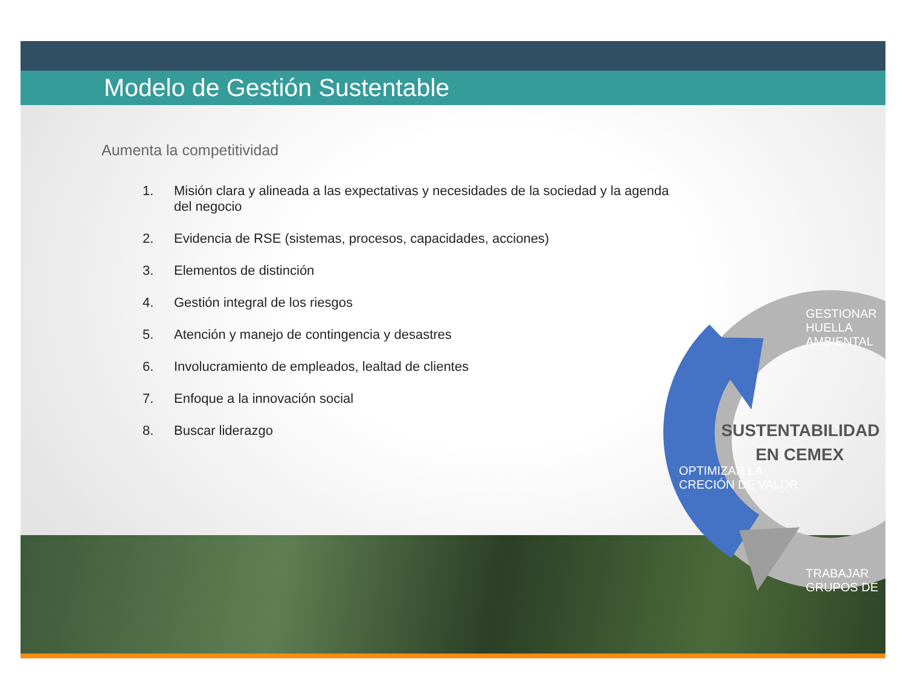Modelo de Gestión Sustentable
Aumenta la competitividad
1. Misión clara y alineada a las expectativas y necesidades de la sociedad y la agenda del negocio
2. Evidencia de RSE (sistemas, procesos, capacidades, acciones)
3. Elementos de distinción
4. Gestión integral de los riesgos
5. Atención y manejo de contingencia y desastres
6. Involucramiento de empleados, lealtad de clientes
7. Enfoque a la innovación social
8. Buscar liderazgo
SUSTENTABILIDAD
EN CEMEX
GESTIONAR
HUELLA AMBIENTAL
OPTIMIZAR LA
CRECIÓN DE VALOR
TRABAJAR
GRUPOS DE